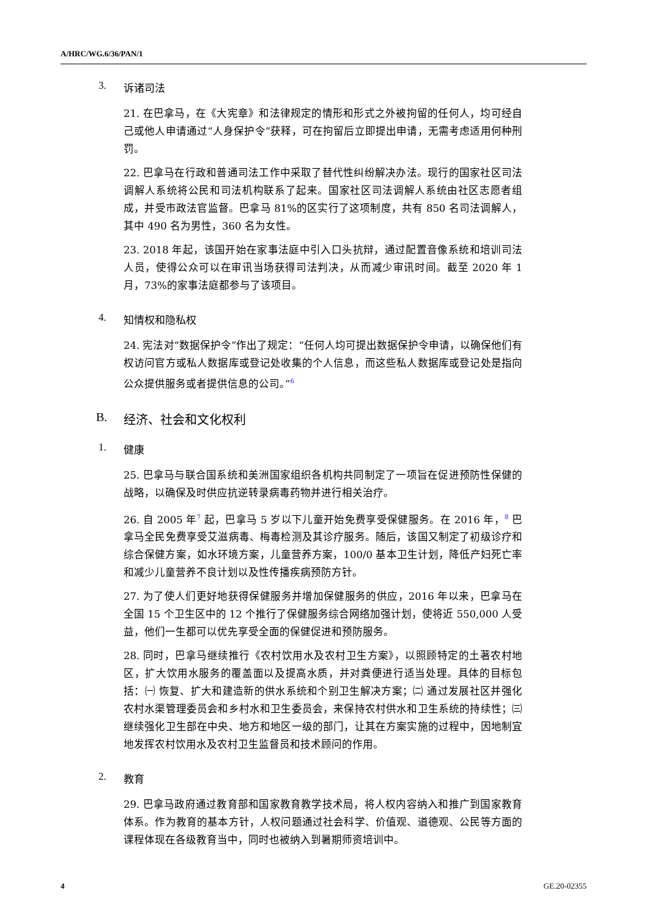A/HRC/WG.6/36/PAN/1
3. 诉诸司法
21. 在巴拿马，在《大宪章》和法律规定的情形和形式之外被拘留的任何人，均可经自己或他人申请通过“人身保护令”获释，可在拘留后立即提出申请，无需考虑适用何种刑罚。
22. 巴拿马在行政和普通司法工作中采取了替代性纠纷解决办法。现行的国家社区司法调解人系统将公民和司法机构联系了起来。国家社区司法调解人系统由社区志愿者组成，并受市政法官监督。巴拿马 81%的区实行了这项制度，共有 850 名司法调解人，其中 490 名为男性，360 名为女性。
23. 2018 年起，该国开始在家事法庭中引入口头抗辩，通过配置音像系统和培训司法人员，使得公众可以在审讯当场获得司法判决，从而减少审讯时间。截至 2020 年 1 月，73%的家事法庭都参与了该项目。
4. 知情权和隐私权
24. 宪法对“数据保护令”作出了规定：“任何人均可提出数据保护令申请，以确保他们有权访问官方或私人数据库或登记处收集的个人信息，而这些私人数据库或登记处是指向公众提供服务或者提供信息的公司。”<sup>6</sup>
B. 经济、社会和文化权利
1. 健康
25. 巴拿马与联合国系统和美洲国家组织各机构共同制定了一项旨在促进预防性保健的战略，以确保及时供应抗逆转录病毒药物并进行相关治疗。
26. 自 2005 年<sup>7</sup> 起，巴拿马 5 岁以下儿童开始免费享受保健服务。在 2016 年，<sup>8</sup> 巴拿马全民免费享受艾滋病毒、梅毒检测及其诊疗服务。随后，该国又制定了初级诊疗和综合保健方案，如水环境方案，儿童营养方案，100/0 基本卫生计划，降低产妇死亡率和减少儿童营养不良计划以及性传播疾病预防方针。
27. 为了使人们更好地获得保健服务并增加保健服务的供应，2016 年以来，巴拿马在全国 15 个卫生区中的 12 个推行了保健服务综合网络加强计划，使将近 550,000 人受益，他们一生都可以优先享受全面的保健促进和预防服务。
28. 同时，巴拿马继续推行《农村饮用水及农村卫生方案》，以照顾特定的土著农村地区，扩大饮用水服务的覆盖面以及提高水质，并对粪便进行适当处理。具体的目标包括：㈠ 恢复、扩大和建造新的供水系统和个别卫生解决方案；㈡ 通过发展社区并强化农村水渠管理委员会和乡村水和卫生委员会，来保持农村供水和卫生系统的持续性；㈢ 继续强化卫生部在中央、地方和地区一级的部门，让其在方案实施的过程中，因地制宜地发挥农村饮用水及农村卫生监督员和技术顾问的作用。
2. 教育
29. 巴拿马政府通过教育部和国家教育教学技术局，将人权内容纳入和推广到国家教育体系。作为教育的基本方针，人权问题通过社会科学、价值观、道德观、公民等方面的课程体现在各级教育当中，同时也被纳入到暑期师资培训中。
4 GE.20-02355